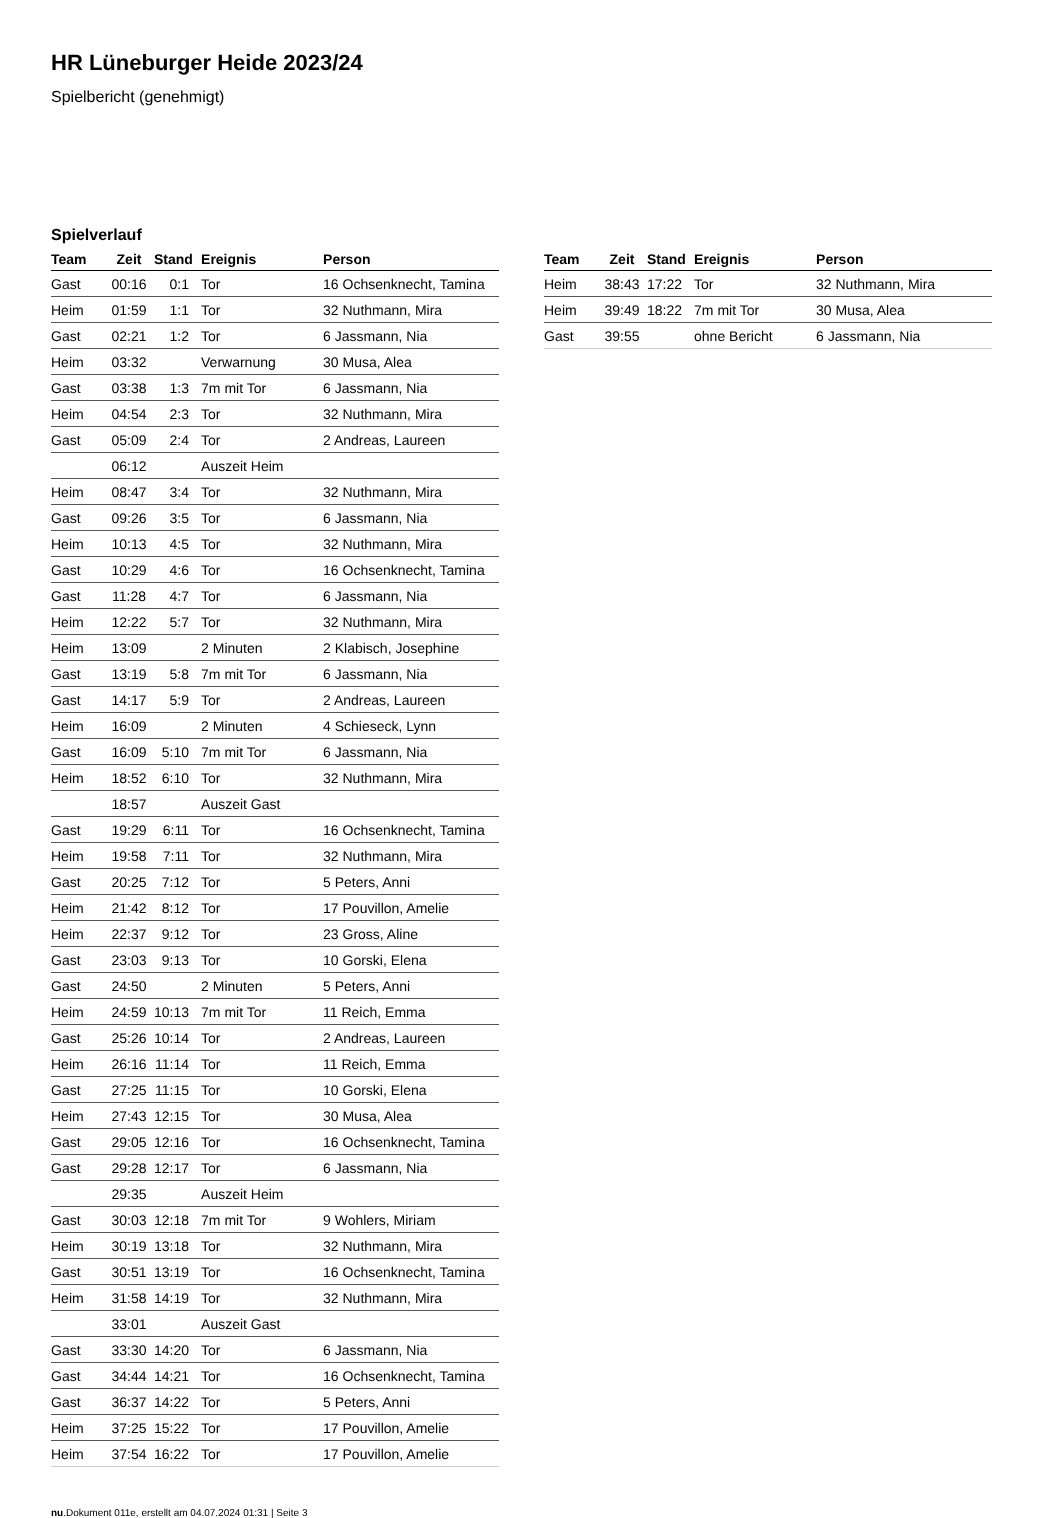HR Lüneburger Heide 2023/24
Spielbericht (genehmigt)
Spielverlauf
| Team | Zeit | Stand | Ereignis | Person |
| --- | --- | --- | --- | --- |
| Gast | 00:16 | 0:1 | Tor | 16 Ochsenknecht, Tamina |
| Heim | 01:59 | 1:1 | Tor | 32 Nuthmann, Mira |
| Gast | 02:21 | 1:2 | Tor | 6 Jassmann, Nia |
| Heim | 03:32 | | Verwarnung | 30 Musa, Alea |
| Gast | 03:38 | 1:3 | 7m mit Tor | 6 Jassmann, Nia |
| Heim | 04:54 | 2:3 | Tor | 32 Nuthmann, Mira |
| Gast | 05:09 | 2:4 | Tor | 2 Andreas, Laureen |
| | 06:12 | | Auszeit Heim | |
| Heim | 08:47 | 3:4 | Tor | 32 Nuthmann, Mira |
| Gast | 09:26 | 3:5 | Tor | 6 Jassmann, Nia |
| Heim | 10:13 | 4:5 | Tor | 32 Nuthmann, Mira |
| Gast | 10:29 | 4:6 | Tor | 16 Ochsenknecht, Tamina |
| Gast | 11:28 | 4:7 | Tor | 6 Jassmann, Nia |
| Heim | 12:22 | 5:7 | Tor | 32 Nuthmann, Mira |
| Heim | 13:09 | | 2 Minuten | 2 Klabisch, Josephine |
| Gast | 13:19 | 5:8 | 7m mit Tor | 6 Jassmann, Nia |
| Gast | 14:17 | 5:9 | Tor | 2 Andreas, Laureen |
| Heim | 16:09 | | 2 Minuten | 4 Schieseck, Lynn |
| Gast | 16:09 | 5:10 | 7m mit Tor | 6 Jassmann, Nia |
| Heim | 18:52 | 6:10 | Tor | 32 Nuthmann, Mira |
| | 18:57 | | Auszeit Gast | |
| Gast | 19:29 | 6:11 | Tor | 16 Ochsenknecht, Tamina |
| Heim | 19:58 | 7:11 | Tor | 32 Nuthmann, Mira |
| Gast | 20:25 | 7:12 | Tor | 5 Peters, Anni |
| Heim | 21:42 | 8:12 | Tor | 17 Pouvillon, Amelie |
| Heim | 22:37 | 9:12 | Tor | 23 Gross, Aline |
| Gast | 23:03 | 9:13 | Tor | 10 Gorski, Elena |
| Gast | 24:50 | | 2 Minuten | 5 Peters, Anni |
| Heim | 24:59 | 10:13 | 7m mit Tor | 11 Reich, Emma |
| Gast | 25:26 | 10:14 | Tor | 2 Andreas, Laureen |
| Heim | 26:16 | 11:14 | Tor | 11 Reich, Emma |
| Gast | 27:25 | 11:15 | Tor | 10 Gorski, Elena |
| Heim | 27:43 | 12:15 | Tor | 30 Musa, Alea |
| Gast | 29:05 | 12:16 | Tor | 16 Ochsenknecht, Tamina |
| Gast | 29:28 | 12:17 | Tor | 6 Jassmann, Nia |
| | 29:35 | | Auszeit Heim | |
| Gast | 30:03 | 12:18 | 7m mit Tor | 9 Wohlers, Miriam |
| Heim | 30:19 | 13:18 | Tor | 32 Nuthmann, Mira |
| Gast | 30:51 | 13:19 | Tor | 16 Ochsenknecht, Tamina |
| Heim | 31:58 | 14:19 | Tor | 32 Nuthmann, Mira |
| | 33:01 | | Auszeit Gast | |
| Gast | 33:30 | 14:20 | Tor | 6 Jassmann, Nia |
| Gast | 34:44 | 14:21 | Tor | 16 Ochsenknecht, Tamina |
| Gast | 36:37 | 14:22 | Tor | 5 Peters, Anni |
| Heim | 37:25 | 15:22 | Tor | 17 Pouvillon, Amelie |
| Heim | 37:54 | 16:22 | Tor | 17 Pouvillon, Amelie |
| Team | Zeit | Stand | Ereignis | Person |
| --- | --- | --- | --- | --- |
| Heim | 38:43 | 17:22 | Tor | 32 Nuthmann, Mira |
| Heim | 39:49 | 18:22 | 7m mit Tor | 30 Musa, Alea |
| Gast | 39:55 | | ohne Bericht | 6 Jassmann, Nia |
nu.Dokument 011e, erstellt am 04.07.2024 01:31 | Seite 3